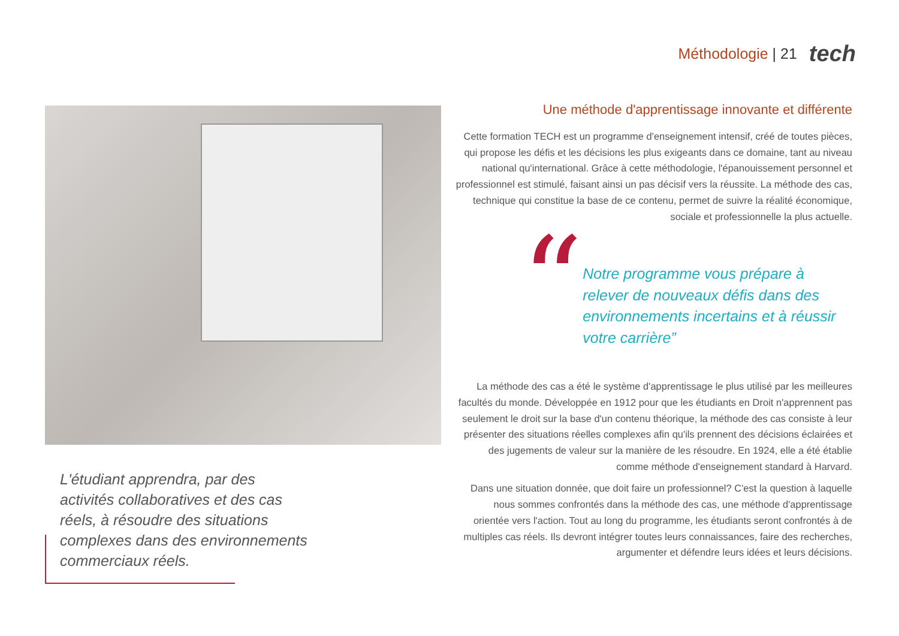Méthodologie | 21
tech
L'étudiant apprendra, par des activités collaboratives et des cas réels, à résoudre des situations complexes dans des environnements commerciaux réels.
Une méthode d'apprentissage innovante et différente
Cette formation TECH est un programme d'enseignement intensif, créé de toutes pièces, qui propose les défis et les décisions les plus exigeants dans ce domaine, tant au niveau national qu'international. Grâce à cette méthodologie, l'épanouissement personnel et professionnel est stimulé, faisant ainsi un pas décisif vers la réussite. La méthode des cas, technique qui constitue la base de ce contenu, permet de suivre la réalité économique, sociale et professionnelle la plus actuelle.
“
Notre programme vous prépare à relever de nouveaux défis dans des environnements incertains et à réussir votre carrière”
La méthode des cas a été le système d'apprentissage le plus utilisé par les meilleures facultés du monde. Développée en 1912 pour que les étudiants en Droit n'apprennent pas seulement le droit sur la base d'un contenu théorique, la méthode des cas consiste à leur présenter des situations réelles complexes afin qu'ils prennent des décisions éclairées et des jugements de valeur sur la manière de les résoudre. En 1924, elle a été établie comme méthode d'enseignement standard à Harvard.
Dans une situation donnée, que doit faire un professionnel? C'est la question à laquelle nous sommes confrontés dans la méthode des cas, une méthode d'apprentissage orientée vers l'action. Tout au long du programme, les étudiants seront confrontés à de multiples cas réels. Ils devront intégrer toutes leurs connaissances, faire des recherches, argumenter et défendre leurs idées et leurs décisions.